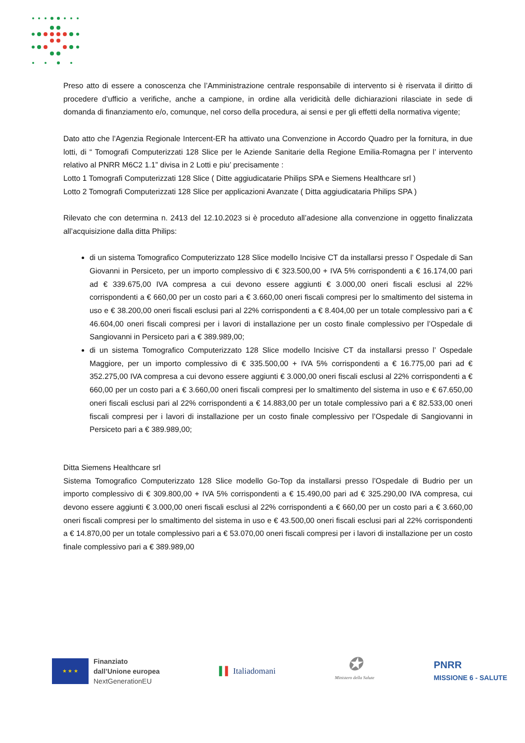Preso atto di essere a conoscenza che l’Amministrazione centrale responsabile di intervento si è riservata il diritto di procedere d’ufficio a verifiche, anche a campione, in ordine alla veridicità delle dichiarazioni rilasciate in sede di domanda di finanziamento e/o, comunque, nel corso della procedura, ai sensi e per gli effetti della normativa vigente;
Dato atto che l’Agenzia Regionale Intercent-ER ha attivato una Convenzione in Accordo Quadro per la fornitura, in due lotti, di “ Tomografi Computerizzati 128 Slice per le Aziende Sanitarie della Regione Emilia-Romagna per l’ intervento relativo al PNRR M6C2 1.1” divisa in 2 Lotti e piu’ precisamente :
Lotto 1 Tomografi Computerizzati 128 Slice ( Ditte aggiudicatarie Philips SPA e Siemens Healthcare srl )
Lotto 2 Tomografi Computerizzati 128 Slice per applicazioni Avanzate ( Ditta aggiudicataria Philips SPA )
Rilevato che con determina n. 2413 del 12.10.2023 si è proceduto all’adesione alla convenzione in oggetto finalizzata all’acquisizione dalla ditta Philips:
di un sistema Tomografico Computerizzato 128 Slice modello Incisive CT da installarsi presso l’ Ospedale di San Giovanni in Persiceto, per un importo complessivo di € 323.500,00 + IVA 5% corrispondenti a € 16.174,00 pari ad € 339.675,00 IVA compresa a cui devono essere aggiunti € 3.000,00 oneri fiscali esclusi al 22% corrispondenti a € 660,00 per un costo pari a € 3.660,00 oneri fiscali compresi per lo smaltimento del sistema in uso e € 38.200,00 oneri fiscali esclusi pari al 22% corrispondenti a € 8.404,00 per un totale complessivo pari a € 46.604,00 oneri fiscali compresi per i lavori di installazione per un costo finale complessivo per l’Ospedale di Sangiovanni in Persiceto pari a € 389.989,00;
di un sistema Tomografico Computerizzato 128 Slice modello Incisive CT da installarsi presso l’ Ospedale Maggiore, per un importo complessivo di € 335.500,00 + IVA 5% corrispondenti a € 16.775,00 pari ad € 352.275,00 IVA compresa a cui devono essere aggiunti € 3.000,00 oneri fiscali esclusi al 22% corrispondenti a € 660,00 per un costo pari a € 3.660,00 oneri fiscali compresi per lo smaltimento del sistema in uso e € 67.650,00 oneri fiscali esclusi pari al 22% corrispondenti a € 14.883,00 per un totale complessivo pari a € 82.533,00 oneri fiscali compresi per i lavori di installazione per un costo finale complessivo per l’Ospedale di Sangiovanni in Persiceto pari a € 389.989,00;
Ditta Siemens Healthcare srl
Sistema Tomografico Computerizzato 128 Slice modello Go-Top da installarsi presso l’Ospedale di Budrio per un importo complessivo di € 309.800,00 + IVA 5% corrispondenti a € 15.490,00 pari ad € 325.290,00 IVA compresa, cui devono essere aggiunti € 3.000,00 oneri fiscali esclusi al 22% corrispondenti a € 660,00 per un costo pari a € 3.660,00 oneri fiscali compresi per lo smaltimento del sistema in uso e € 43.500,00 oneri fiscali esclusi pari al 22% corrispondenti a € 14.870,00 per un totale complessivo pari a € 53.070,00 oneri fiscali compresi per i lavori di installazione per un costo finale complessivo pari a € 389.989,00
★ ★ ★
Finanziato
dall’Unione europea
NextGenerationEU
▌▌ Italiadomani
✪
Ministero della Salute
PNRR
MISSIONE 6 - SALUTE